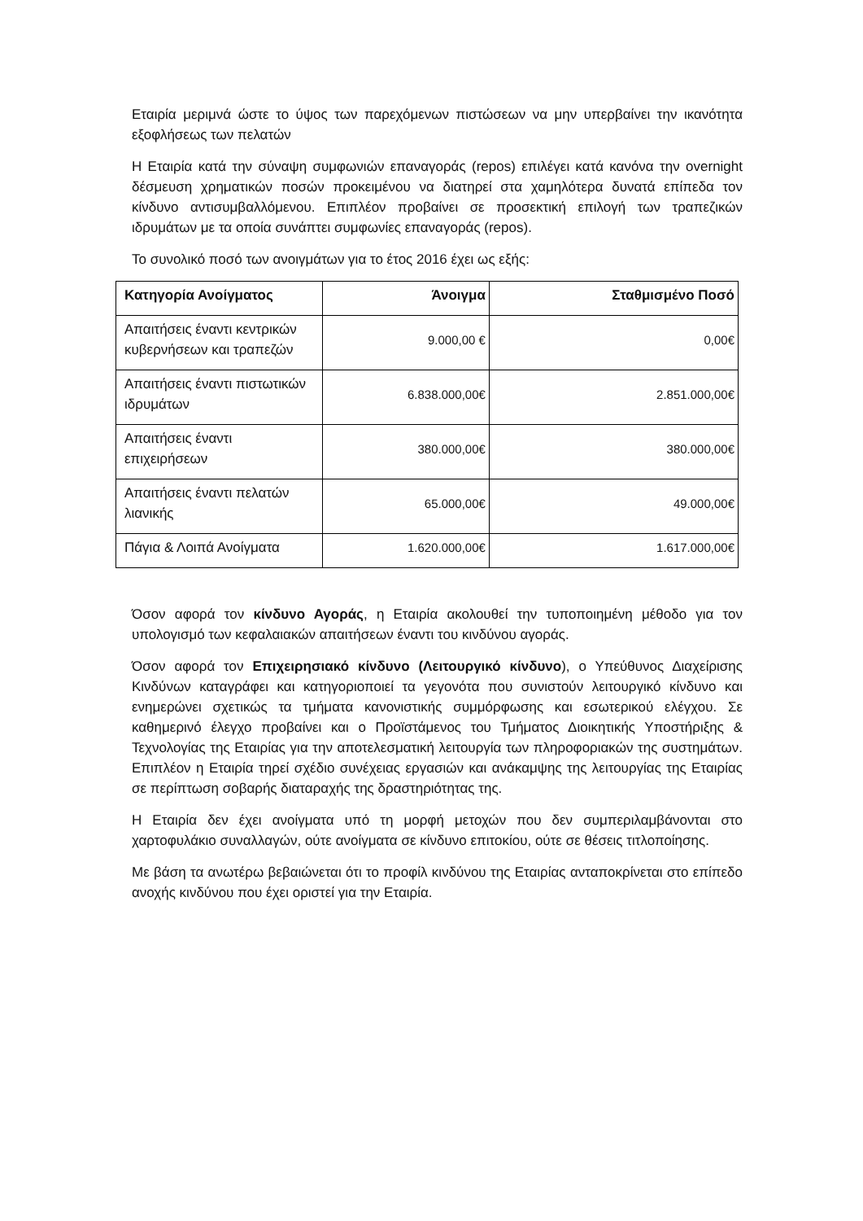Εταιρία μεριμνά ώστε το ύψος των παρεχόμενων πιστώσεων να μην υπερβαίνει την ικανότητα εξοφλήσεως των πελατών
Η Εταιρία κατά την σύναψη συμφωνιών επαναγοράς (repos) επιλέγει κατά κανόνα την overnight δέσμευση χρηματικών ποσών προκειμένου να διατηρεί στα χαμηλότερα δυνατά επίπεδα τον κίνδυνο αντισυμβαλλόμενου. Επιπλέον προβαίνει σε προσεκτική επιλογή των τραπεζικών ιδρυμάτων με τα οποία συνάπτει συμφωνίες επαναγοράς (repos).
Το συνολικό ποσό των ανοιγμάτων για το έτος 2016 έχει ως εξής:
| Κατηγορία Ανοίγματος | Άνοιγμα | Σταθμισμένο Ποσό |
| --- | --- | --- |
| Απαιτήσεις έναντι κεντρικών κυβερνήσεων και τραπεζών | 9.000,00 € | 0,00€ |
| Απαιτήσεις έναντι πιστωτικών ιδρυμάτων | 6.838.000,00€ | 2.851.000,00€ |
| Απαιτήσεις έναντι επιχειρήσεων | 380.000,00€ | 380.000,00€ |
| Απαιτήσεις έναντι πελατών λιανικής | 65.000,00€ | 49.000,00€ |
| Πάγια & Λοιπά Ανοίγματα | 1.620.000,00€ | 1.617.000,00€ |
Όσον αφορά τον κίνδυνο Αγοράς, η Εταιρία ακολουθεί την τυποποιημένη μέθοδο για τον υπολογισμό των κεφαλαιακών απαιτήσεων έναντι του κινδύνου αγοράς.
Όσον αφορά τον Επιχειρησιακό κίνδυνο (Λειτουργικό κίνδυνο), ο Υπεύθυνος Διαχείρισης Κινδύνων καταγράφει και κατηγοριοποιεί τα γεγονότα που συνιστούν λειτουργικό κίνδυνο και ενημερώνει σχετικώς τα τμήματα κανονιστικής συμμόρφωσης και εσωτερικού ελέγχου. Σε καθημερινό έλεγχο προβαίνει και ο Προϊστάμενος του Τμήματος Διοικητικής Υποστήριξης & Τεχνολογίας της Εταιρίας για την αποτελεσματική λειτουργία των πληροφοριακών της συστημάτων. Επιπλέον η Εταιρία τηρεί σχέδιο συνέχειας εργασιών και ανάκαμψης της λειτουργίας της Εταιρίας σε περίπτωση σοβαρής διαταραχής της δραστηριότητας της.
Η Εταιρία δεν έχει ανοίγματα υπό τη μορφή μετοχών που δεν συμπεριλαμβάνονται στο χαρτοφυλάκιο συναλλαγών, ούτε ανοίγματα σε κίνδυνο επιτοκίου, ούτε σε θέσεις τιτλοποίησης.
Με βάση τα ανωτέρω βεβαιώνεται ότι το προφίλ κινδύνου της Εταιρίας ανταποκρίνεται στο επίπεδο ανοχής κινδύνου που έχει οριστεί για την Εταιρία.